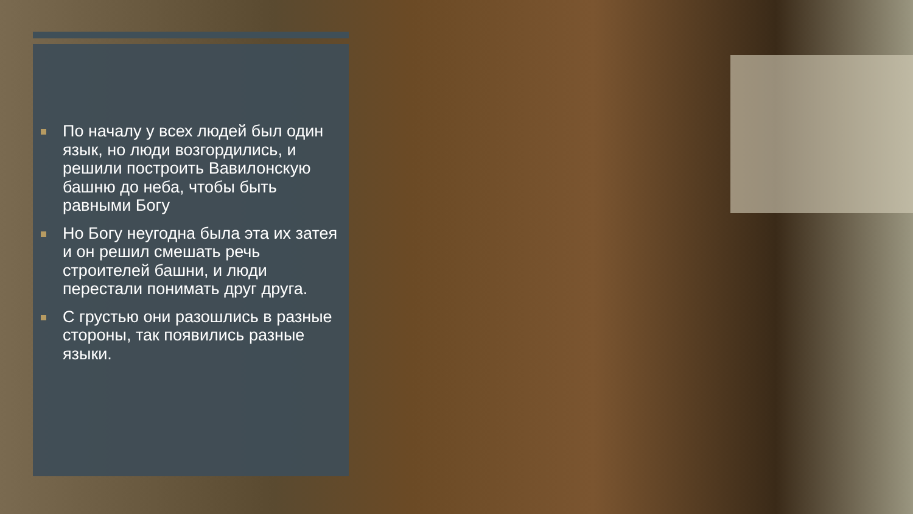По началу у всех людей был один язык, но люди возгордились, и решили построить Вавилонскую башню до неба, чтобы быть равными Богу
Но Богу неугодна была эта их затея и он решил смешать речь строителей башни, и люди перестали понимать друг друга.
С грустью они разошлись в разные стороны, так появились разные языки.